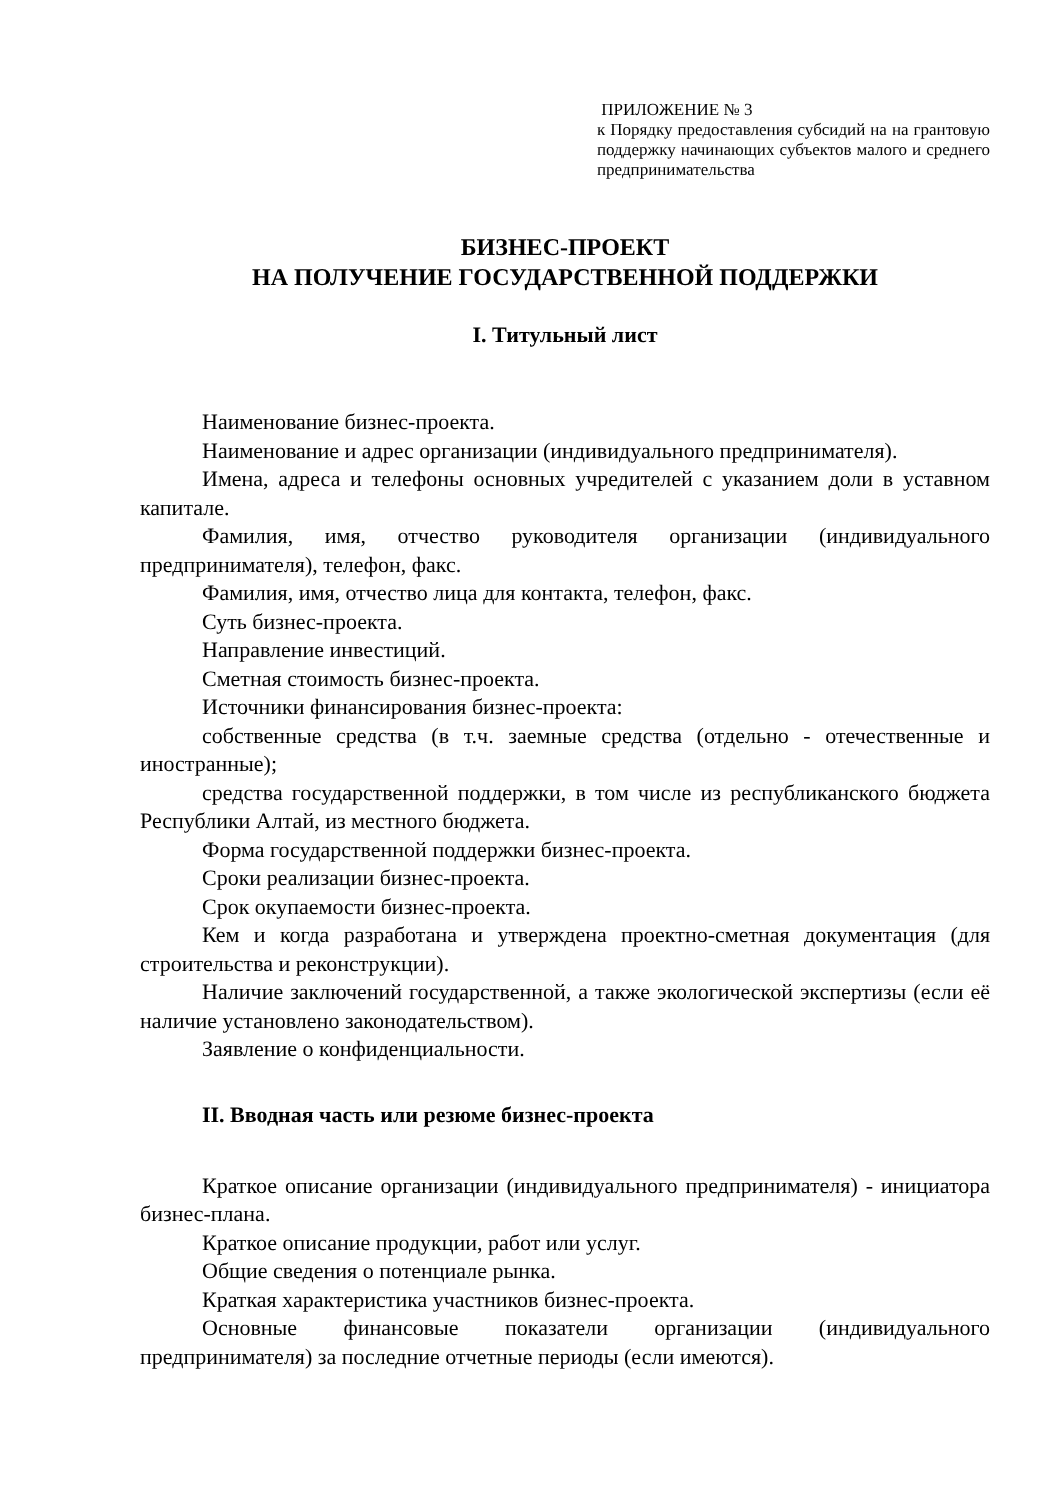ПРИЛОЖЕНИЕ № 3
к Порядку предоставления субсидий на на грантовую поддержку начинающих субъектов малого и среднего предпринимательства
БИЗНЕС-ПРОЕКТ
НА ПОЛУЧЕНИЕ ГОСУДАРСТВЕННОЙ ПОДДЕРЖКИ
I. Титульный лист
Наименование бизнес-проекта.
Наименование и адрес организации (индивидуального предпринимателя).
Имена, адреса и телефоны основных учредителей с указанием доли в уставном капитале.
Фамилия, имя, отчество руководителя организации (индивидуального предпринимателя), телефон, факс.
Фамилия, имя, отчество лица для контакта, телефон, факс.
Суть бизнес-проекта.
Направление инвестиций.
Сметная стоимость бизнес-проекта.
Источники финансирования бизнес-проекта:
собственные средства (в т.ч. заемные средства (отдельно - отечественные и иностранные);
средства государственной поддержки, в том числе из республиканского бюджета Республики Алтай, из местного бюджета.
Форма государственной поддержки бизнес-проекта.
Сроки реализации бизнес-проекта.
Срок окупаемости бизнес-проекта.
Кем и когда разработана и утверждена проектно-сметная документация (для строительства и реконструкции).
Наличие заключений государственной, а также экологической экспертизы (если её наличие установлено законодательством).
Заявление о конфиденциальности.
II. Вводная часть или резюме бизнес-проекта
Краткое описание организации (индивидуального предпринимателя) - инициатора бизнес-плана.
Краткое описание продукции, работ или услуг.
Общие сведения о потенциале рынка.
Краткая характеристика участников бизнес-проекта.
Основные финансовые показатели организации (индивидуального предпринимателя) за последние отчетные периоды (если имеются).